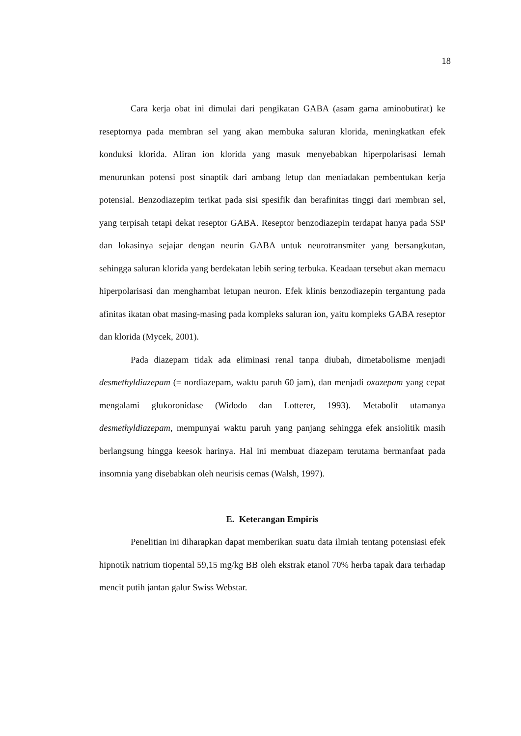18
Cara kerja obat ini dimulai dari pengikatan GABA (asam gama aminobutirat) ke reseptornya pada membran sel yang akan membuka saluran klorida, meningkatkan efek konduksi klorida. Aliran ion klorida yang masuk menyebabkan hiperpolarisasi lemah menurunkan potensi post sinaptik dari ambang letup dan meniadakan pembentukan kerja potensial. Benzodiazepim terikat pada sisi spesifik dan berafinitas tinggi dari membran sel, yang terpisah tetapi dekat reseptor GABA. Reseptor benzodiazepin terdapat hanya pada SSP dan lokasinya sejajar dengan neurin GABA untuk neurotransmiter yang bersangkutan, sehingga saluran klorida yang berdekatan lebih sering terbuka. Keadaan tersebut akan memacu hiperpolarisasi dan menghambat letupan neuron. Efek klinis benzodiazepin tergantung pada afinitas ikatan obat masing-masing pada kompleks saluran ion, yaitu kompleks GABA reseptor dan klorida (Mycek, 2001).
Pada diazepam tidak ada eliminasi renal tanpa diubah, dimetabolisme menjadi desmethyldiazepam (= nordiazepam, waktu paruh 60 jam), dan menjadi oxazepam yang cepat mengalami glukoronidase (Widodo dan Lotterer, 1993). Metabolit utamanya desmethyldiazepam, mempunyai waktu paruh yang panjang sehingga efek ansiolitik masih berlangsung hingga keesok harinya. Hal ini membuat diazepam terutama bermanfaat pada insomnia yang disebabkan oleh neurisis cemas (Walsh, 1997).
E. Keterangan Empiris
Penelitian ini diharapkan dapat memberikan suatu data ilmiah tentang potensiasi efek hipnotik natrium tiopental 59,15 mg/kg BB oleh ekstrak etanol 70% herba tapak dara terhadap mencit putih jantan galur Swiss Webstar.